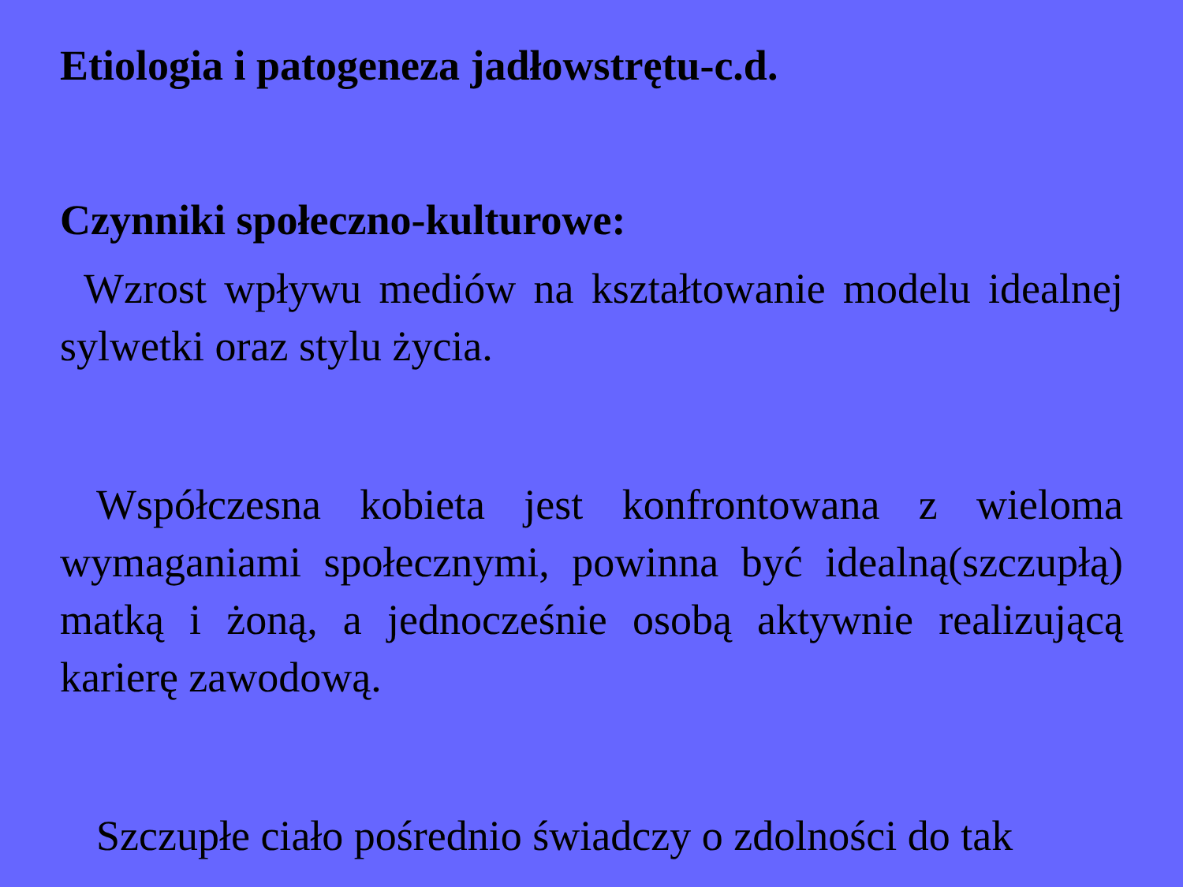Etiologia i patogeneza jadłowstrętu-c.d.
Czynniki społeczno-kulturowe:
Wzrost wpływu mediów na kształtowanie modelu idealnej sylwetki oraz stylu życia.
Współczesna kobieta jest konfrontowana z wieloma wymaganiami społecznymi, powinna być idealną(szczupłą) matką i żoną, a jednocześnie osobą aktywnie realizującą karierę zawodową.
Szczupłe ciało pośrednio świadczy o zdolności do tak